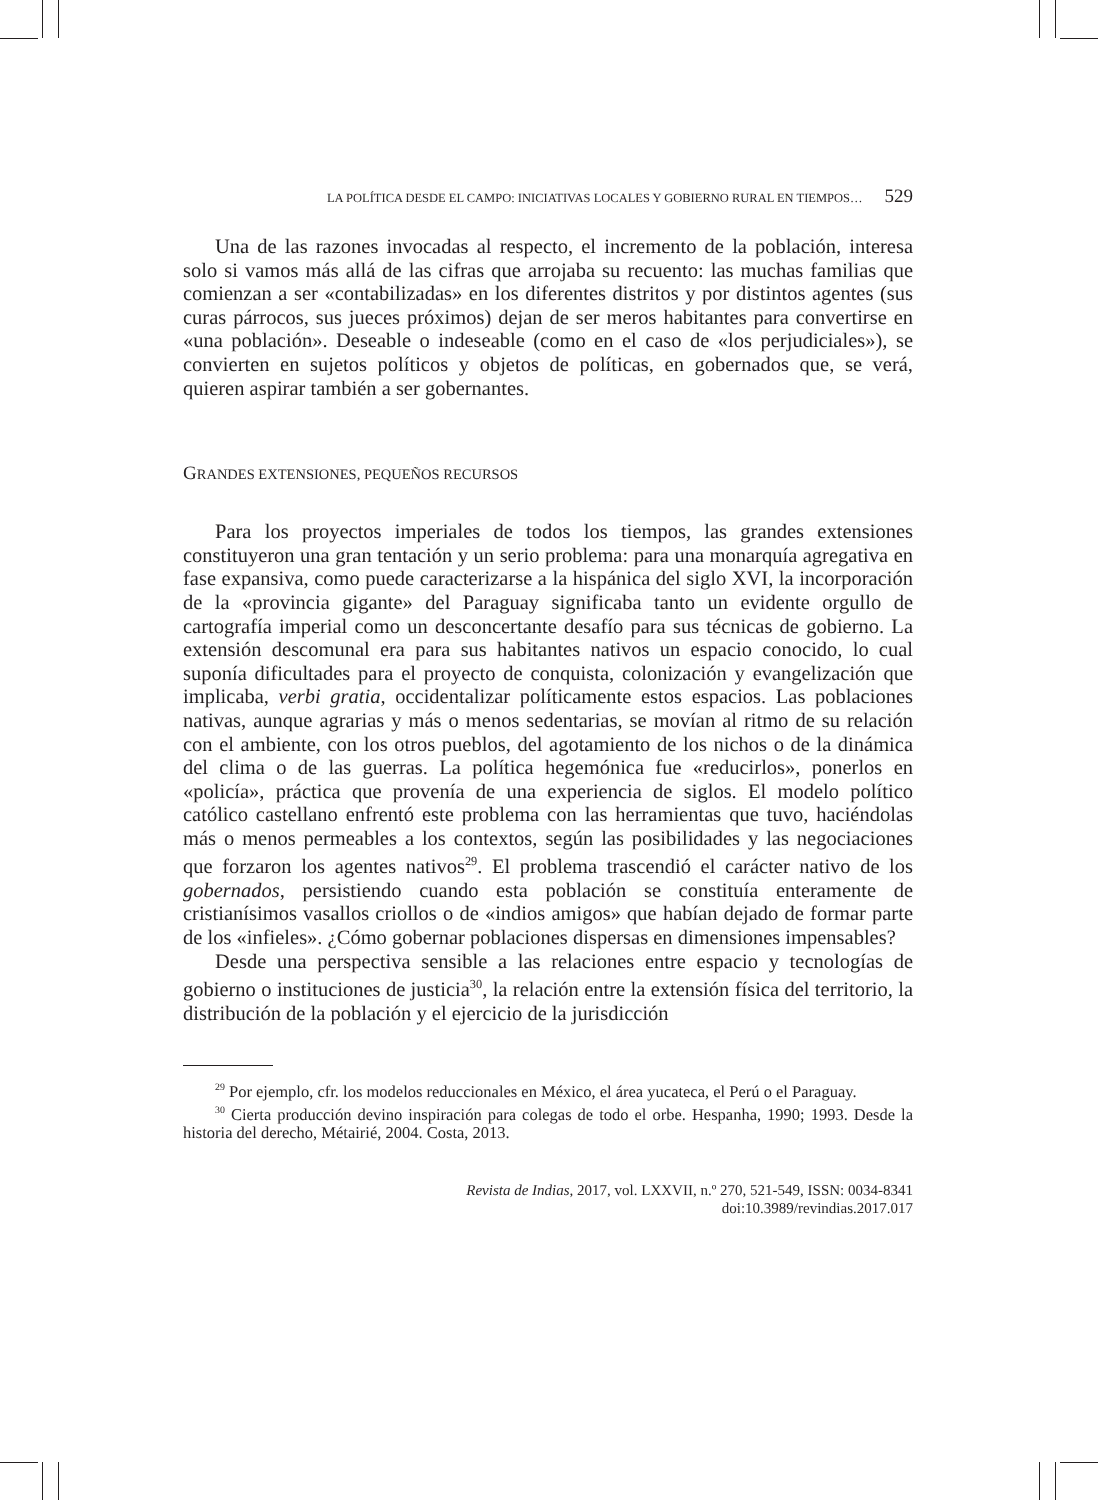LA POLÍTICA DESDE EL CAMPO: INICIATIVAS LOCALES Y GOBIERNO RURAL EN TIEMPOS… 529
Una de las razones invocadas al respecto, el incremento de la población, interesa solo si vamos más allá de las cifras que arrojaba su recuento: las muchas familias que comienzan a ser «contabilizadas» en los diferentes distritos y por distintos agentes (sus curas párrocos, sus jueces próximos) dejan de ser meros habitantes para convertirse en «una población». Deseable o indeseable (como en el caso de «los perjudiciales»), se convierten en sujetos políticos y objetos de políticas, en gobernados que, se verá, quieren aspirar también a ser gobernantes.
GRANDES EXTENSIONES, PEQUEÑOS RECURSOS
Para los proyectos imperiales de todos los tiempos, las grandes extensiones constituyeron una gran tentación y un serio problema: para una monarquía agregativa en fase expansiva, como puede caracterizarse a la hispánica del siglo XVI, la incorporación de la «provincia gigante» del Paraguay significaba tanto un evidente orgullo de cartografía imperial como un desconcertante desafío para sus técnicas de gobierno. La extensión descomunal era para sus habitantes nativos un espacio conocido, lo cual suponía dificultades para el proyecto de conquista, colonización y evangelización que implicaba, verbi gratia, occidentalizar políticamente estos espacios. Las poblaciones nativas, aunque agrarias y más o menos sedentarias, se movían al ritmo de su relación con el ambiente, con los otros pueblos, del agotamiento de los nichos o de la dinámica del clima o de las guerras. La política hegemónica fue «reducirlos», ponerlos en «policía», práctica que provenía de una experiencia de siglos. El modelo político católico castellano enfrentó este problema con las herramientas que tuvo, haciéndolas más o menos permeables a los contextos, según las posibilidades y las negociaciones que forzaron los agentes nativos<sup>29</sup>. El problema trascendió el carácter nativo de los gobernados, persistiendo cuando esta población se constituía enteramente de cristianísimos vasallos criollos o de «indios amigos» que habían dejado de formar parte de los «infieles». ¿Cómo gobernar poblaciones dispersas en dimensiones impensables?
Desde una perspectiva sensible a las relaciones entre espacio y tecnologías de gobierno o instituciones de justicia<sup>30</sup>, la relación entre la extensión física del territorio, la distribución de la población y el ejercicio de la jurisdicción
<sup>29</sup> Por ejemplo, cfr. los modelos reduccionales en México, el área yucateca, el Perú o el Paraguay.
<sup>30</sup> Cierta producción devino inspiración para colegas de todo el orbe. Hespanha, 1990; 1993. Desde la historia del derecho, Métairié, 2004. Costa, 2013.
Revista de Indias, 2017, vol. LXXVII, n.º 270, 521-549, ISSN: 0034-8341
doi:10.3989/revindias.2017.017